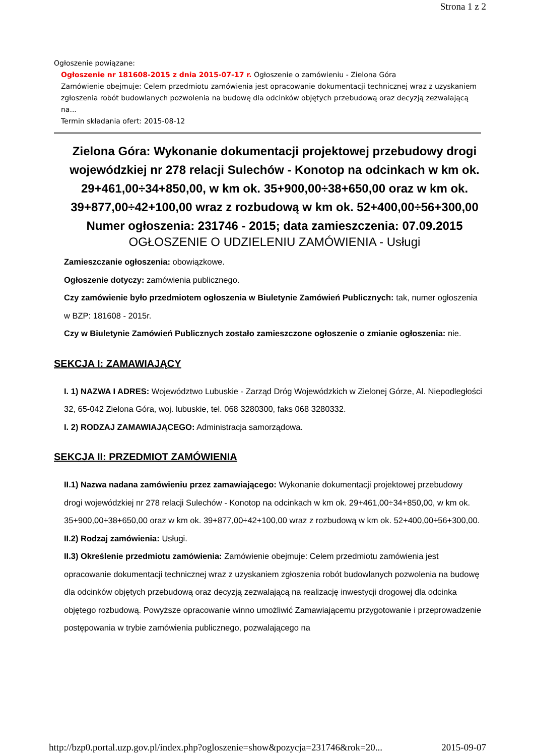Strona 1 z 2
Ogłoszenie powiązane:
Ogłoszenie nr 181608-2015 z dnia 2015-07-17 r. Ogłoszenie o zamówieniu - Zielona Góra
Zamówienie obejmuje: Celem przedmiotu zamówienia jest opracowanie dokumentacji technicznej wraz z uzyskaniem zgłoszenia robót budowlanych pozwolenia na budowę dla odcinków objętych przebudową oraz decyzją zezwalającą na...
Termin składania ofert: 2015-08-12
Zielona Góra: Wykonanie dokumentacji projektowej przebudowy drogi wojewódzkiej nr 278 relacji Sulechów - Konotop na odcinkach w km ok. 29+461,00÷34+850,00, w km ok. 35+900,00÷38+650,00 oraz w km ok. 39+877,00÷42+100,00 wraz z rozbudową w km ok. 52+400,00÷56+300,00
Numer ogłoszenia: 231746 - 2015; data zamieszczenia: 07.09.2015
OGŁOSZENIE O UDZIELENIU ZAMÓWIENIA - Usługi
Zamieszczanie ogłoszenia: obowiązkowe.
Ogłoszenie dotyczy: zamówienia publicznego.
Czy zamówienie było przedmiotem ogłoszenia w Biuletynie Zamówień Publicznych: tak, numer ogłoszenia w BZP: 181608 - 2015r.
Czy w Biuletynie Zamówień Publicznych zostało zamieszczone ogłoszenie o zmianie ogłoszenia: nie.
SEKCJA I: ZAMAWIAJĄCY
I. 1) NAZWA I ADRES: Województwo Lubuskie - Zarząd Dróg Wojewódzkich w Zielonej Górze, Al. Niepodległości 32, 65-042 Zielona Góra, woj. lubuskie, tel. 068 3280300, faks 068 3280332.
I. 2) RODZAJ ZAMAWIAJĄCEGO: Administracja samorządowa.
SEKCJA II: PRZEDMIOT ZAMÓWIENIA
II.1) Nazwa nadana zamówieniu przez zamawiającego: Wykonanie dokumentacji projektowej przebudowy drogi wojewódzkiej nr 278 relacji Sulechów - Konotop na odcinkach w km ok. 29+461,00÷34+850,00, w km ok. 35+900,00÷38+650,00 oraz w km ok. 39+877,00÷42+100,00 wraz z rozbudową w km ok. 52+400,00÷56+300,00.
II.2) Rodzaj zamówienia: Usługi.
II.3) Określenie przedmiotu zamówienia: Zamówienie obejmuje: Celem przedmiotu zamówienia jest opracowanie dokumentacji technicznej wraz z uzyskaniem zgłoszenia robót budowlanych pozwolenia na budowę dla odcinków objętych przebudową oraz decyzją zezwalającą na realizację inwestycji drogowej dla odcinka objętego rozbudową. Powyższe opracowanie winno umożliwić Zamawiającemu przygotowanie i przeprowadzenie postępowania w trybie zamówienia publicznego, pozwalającego na
http://bzp0.portal.uzp.gov.pl/index.php?ogloszenie=show&pozycja=231746&rok=20... 2015-09-07